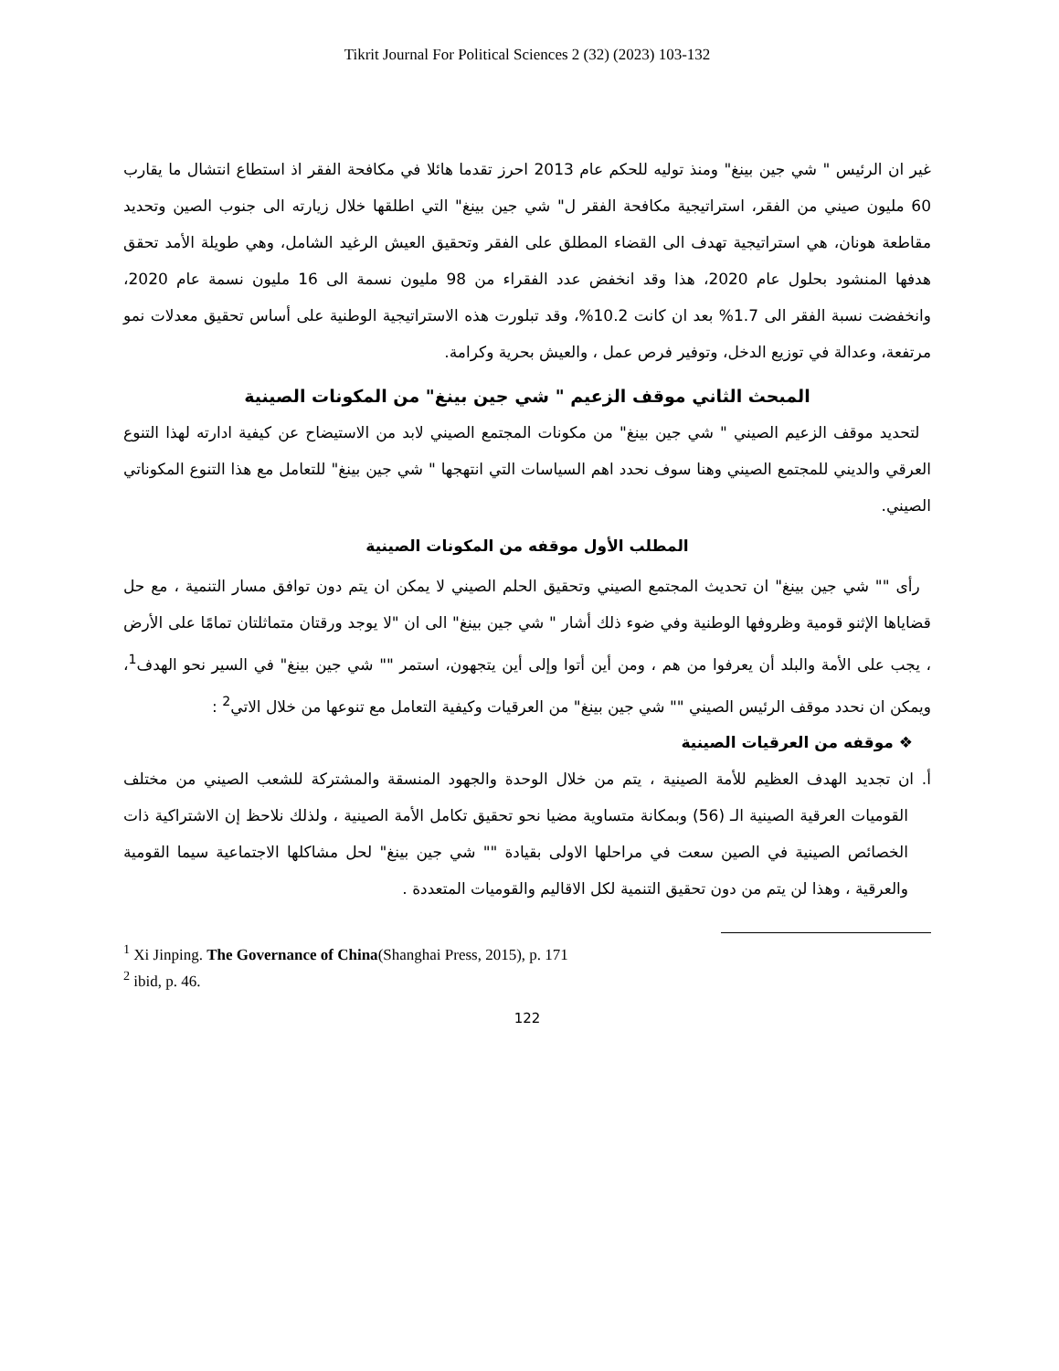Tikrit Journal For Political Sciences 2 (32) (2023) 103-132
غير ان الرئيس " شي جين بينغ" ومنذ توليه للحكم عام 2013 احرز تقدما هائلا في مكافحة الفقر اذ استطاع انتشال ما يقارب 60 مليون صيني من الفقر، استراتيجية مكافحة الفقر ل" شي جين بينغ" التي اطلقها خلال زيارته الى جنوب الصين وتحديد مقاطعة هونان، هي استراتيجية تهدف الى القضاء المطلق على الفقر وتحقيق العيش الرغيد الشامل، وهي طويلة الأمد تحقق هدفها المنشود بحلول عام 2020، هذا وقد انخفض عدد الفقراء من 98 مليون نسمة الى 16 مليون نسمة عام 2020، وانخفضت نسبة الفقر الى 1.7% بعد ان كانت 10.2%، وقد تبلورت هذه الاستراتيجية الوطنية على أساس تحقيق معدلات نمو مرتفعة، وعدالة في توزيع الدخل، وتوفير فرص عمل ، والعيش بحرية وكرامة.
المبحث الثاني موقف الزعيم " شي جين بينغ" من المكونات الصينية
لتحديد موقف الزعيم الصيني " شي جين بينغ" من مكونات المجتمع الصيني لابد من الاستيضاح عن كيفية ادارته لهذا التنوع العرقي والديني للمجتمع الصيني وهنا سوف نحدد اهم السياسات التي انتهجها " شي جين بينغ" للتعامل مع هذا التنوع المكوناتي الصيني.
المطلب الأول موقفه من المكونات الصينية
رأى "" شي جين بينغ" ان تحديث المجتمع الصيني وتحقيق الحلم الصيني لا يمكن ان يتم دون توافق مسار التنمية ، مع حل قضاياها الإثنو قومية وظروفها الوطنية وفي ضوء ذلك أشار " شي جين بينغ" الى ان "لا يوجد ورقتان متماثلتان تمامًا على الأرض ، يجب على الأمة والبلد أن يعرفوا من هم ، ومن أين أتوا وإلى أين يتجهون، استمر "" شي جين بينغ" في السير نحو الهدف<sup>1</sup>، ويمكن ان نحدد موقف الرئيس الصيني "" شي جين بينغ" من العرقيات وكيفية التعامل مع تنوعها من خلال الاتي<sup>2</sup> :
❖ موقفه من العرقيات الصينية
أ. ان تجديد الهدف العظيم للأمة الصينية ، يتم من خلال الوحدة والجهود المنسقة والمشتركة للشعب الصيني من مختلف القوميات العرقية الصينية الـ (56) وبمكانة متساوية مضيا نحو تحقيق تكامل الأمة الصينية ، ولذلك نلاحظ إن الاشتراكية ذات الخصائص الصينية في الصين سعت في مراحلها الاولى بقيادة "" شي جين بينغ" لحل مشاكلها الاجتماعية سيما القومية والعرقية ، وهذا لن يتم من دون تحقيق التنمية لكل الاقاليم والقوميات المتعددة .
<sup>1</sup> Xi Jinping. The Governance of China(Shanghai Press, 2015), p. 171
<sup>2</sup> ibid, p. 46.
122